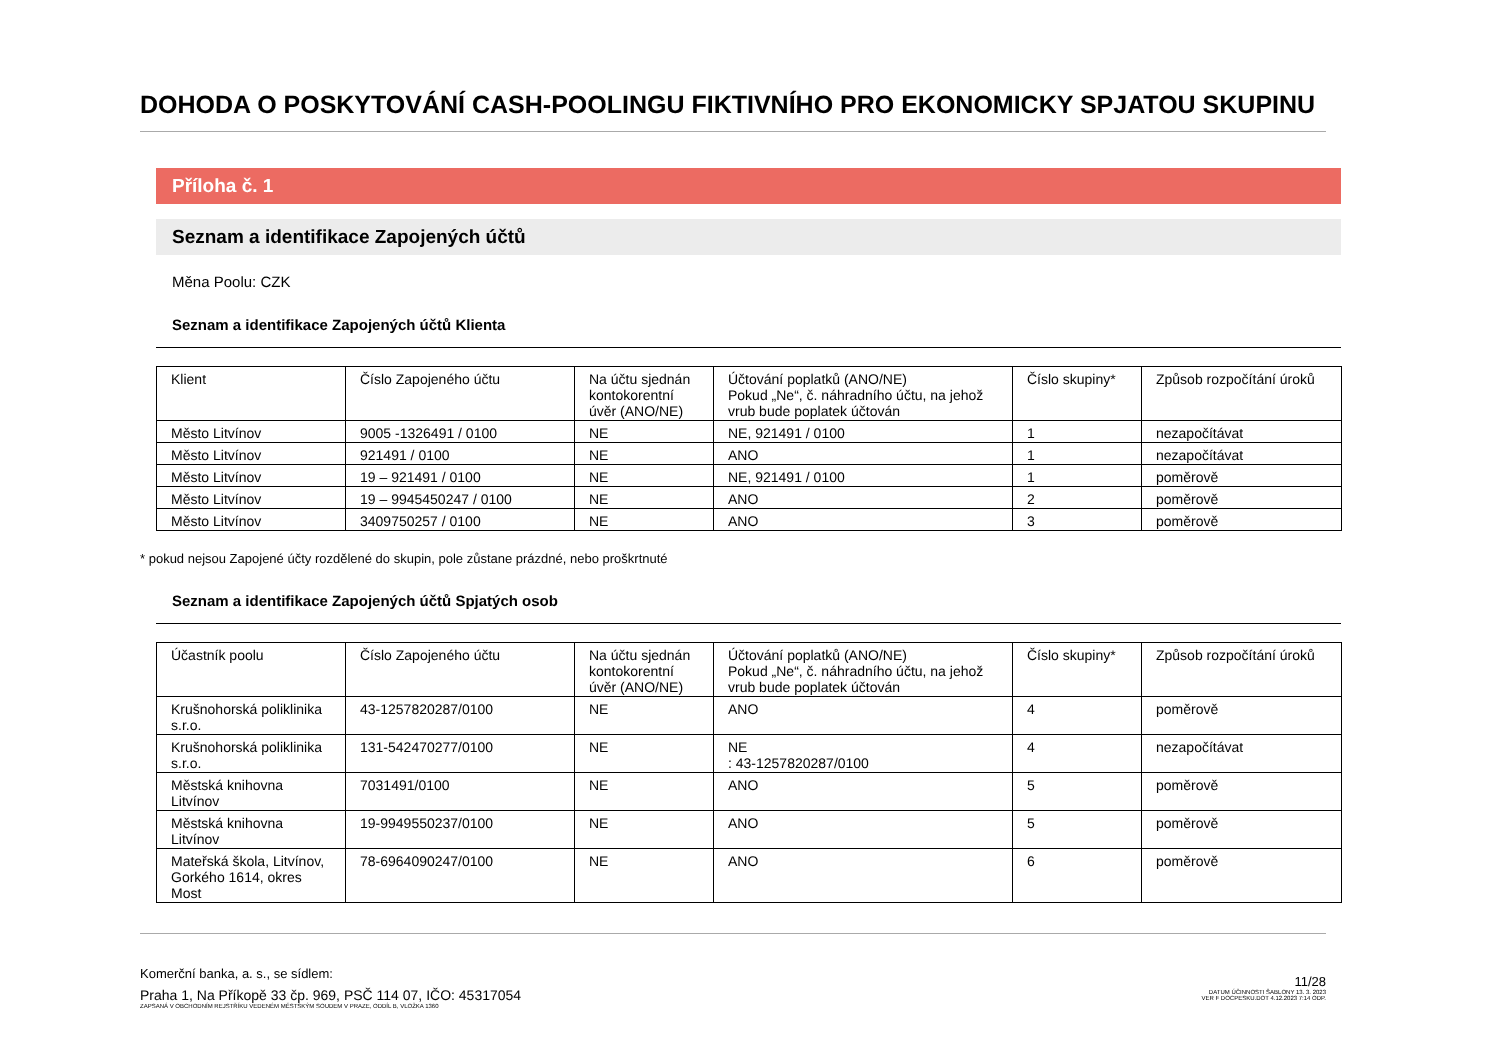DOHODA O POSKYTOVÁNÍ CASH-POOLINGU FIKTIVNÍHO PRO EKONOMICKY SPJATOU SKUPINU
Příloha č. 1
Seznam a identifikace Zapojených účtů
Měna Poolu: CZK
Seznam a identifikace Zapojených účtů Klienta
| Klient | Číslo Zapojeného účtu | Na účtu sjednán kontokorentní úvěr (ANO/NE) | Účtování poplatků (ANO/NE) Pokud „Ne“, č. náhradního účtu, na jehož vrub bude poplatek účtován | Číslo skupiny* | Způsob rozpočítání úroků |
| --- | --- | --- | --- | --- | --- |
| Město Litvínov | 9005 -1326491 / 0100 | NE | NE, 921491 / 0100 | 1 | nezapočítávat |
| Město Litvínov | 921491 / 0100 | NE | ANO | 1 | nezapočítávat |
| Město Litvínov | 19 – 921491 / 0100 | NE | NE, 921491 / 0100 | 1 | poměrově |
| Město Litvínov | 19 – 9945450247 / 0100 | NE | ANO | 2 | poměrově |
| Město Litvínov | 3409750257 / 0100 | NE | ANO | 3 | poměrově |
* pokud nejsou Zapojené účty rozdělené do skupin, pole zůstane prázdné, nebo proškrtnuté
Seznam a identifikace Zapojených účtů Spjatých osob
| Účastník poolu | Číslo Zapojeného účtu | Na účtu sjednán kontokorentní úvěr (ANO/NE) | Účtování poplatků (ANO/NE) Pokud „Ne“, č. náhradního účtu, na jehož vrub bude poplatek účtován | Číslo skupiny* | Způsob rozpočítání úroků |
| --- | --- | --- | --- | --- | --- |
| Krušnohorská poliklinika s.r.o. | 43-1257820287/0100 | NE | ANO | 4 | poměrově |
| Krušnohorská poliklinika s.r.o. | 131-542470277/0100 | NE | NE : 43-1257820287/0100 | 4 | nezapočítávat |
| Městská knihovna Litvínov | 7031491/0100 | NE | ANO | 5 | poměrově |
| Městská knihovna Litvínov | 19-9949550237/0100 | NE | ANO | 5 | poměrově |
| Mateřská škola, Litvínov, Gorkého 1614, okres Most | 78-6964090247/0100 | NE | ANO | 6 | poměrově |
Komerční banka, a. s., se sídlem:
Praha 1, Na Příkopě 33 čp. 969, PSČ 114 07, IČO: 45317054
ZAPSANÁ V OBCHODNÍM REJSTŘÍKU VEDENÉM MĚSTSKÝM SOUDEM V PRAZE, ODDÍL B, VLOŽKA 1360
11/28
DATUM ÚČINNOSTI ŠABLONY 13. 3. 2023
VER F DOCPESKU.DOT 4.12.2023 7:14 ODP.